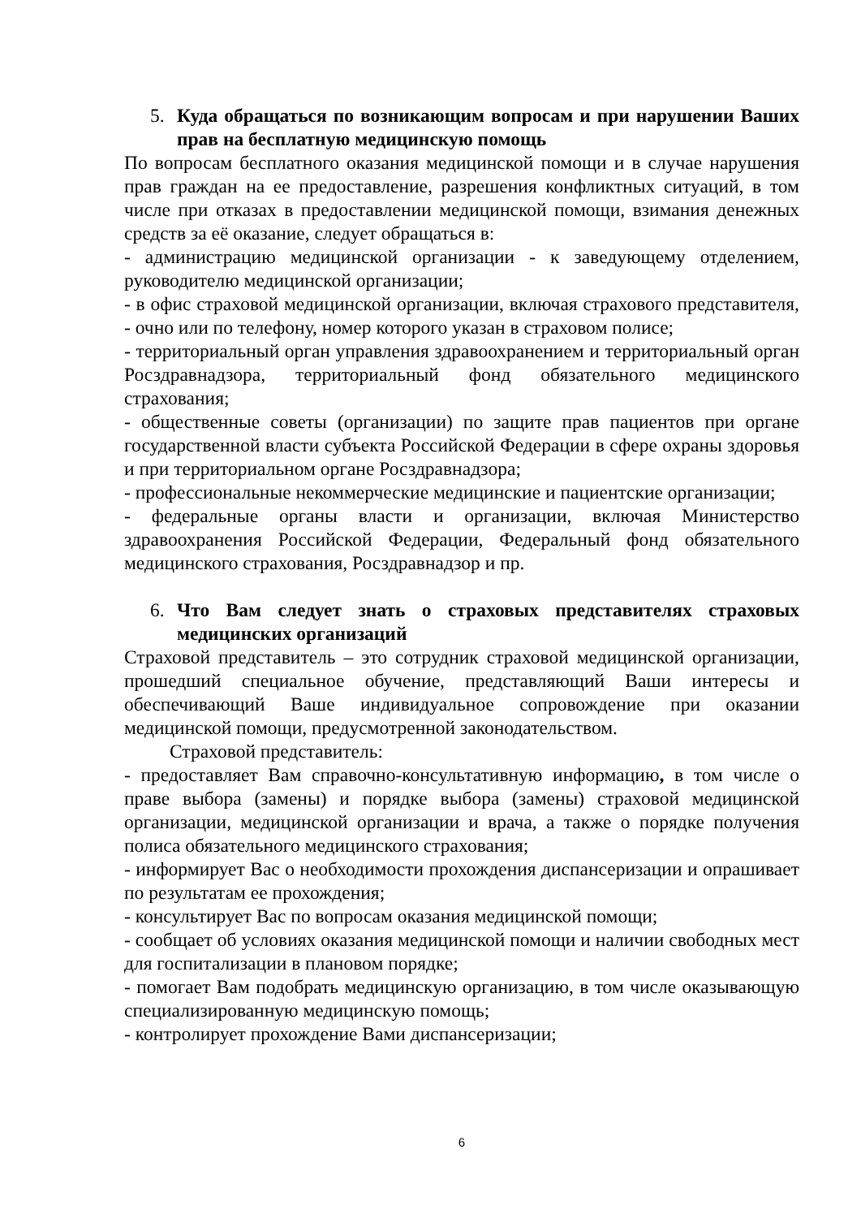5. Куда обращаться по возникающим вопросам и при нарушении Ваших прав на бесплатную медицинскую помощь
По вопросам бесплатного оказания медицинской помощи и в случае нарушения прав граждан на ее предоставление, разрешения конфликтных ситуаций, в том числе при отказах в предоставлении медицинской помощи, взимания денежных средств за её оказание, следует обращаться в:
- администрацию медицинской организации - к заведующему отделением, руководителю медицинской организации;
- в офис страховой медицинской организации, включая страхового представителя, - очно или по телефону, номер которого указан в страховом полисе;
- территориальный орган управления здравоохранением и территориальный орган Росздравнадзора, территориальный фонд обязательного медицинского страхования;
- общественные советы (организации) по защите прав пациентов при органе государственной власти субъекта Российской Федерации в сфере охраны здоровья и при территориальном органе Росздравнадзора;
- профессиональные некоммерческие медицинские и пациентские организации;
- федеральные органы власти и организации, включая Министерство здравоохранения Российской Федерации, Федеральный фонд обязательного медицинского страхования, Росздравнадзор и пр.
6. Что Вам следует знать о страховых представителях страховых медицинских организаций
Страховой представитель – это сотрудник страховой медицинской организации, прошедший специальное обучение, представляющий Ваши интересы и обеспечивающий Ваше индивидуальное сопровождение при оказании медицинской помощи, предусмотренной законодательством.
Страховой представитель:
- предоставляет Вам справочно-консультативную информацию, в том числе о праве выбора (замены) и порядке выбора (замены) страховой медицинской организации, медицинской организации и врача, а также о порядке получения полиса обязательного медицинского страхования;
- информирует Вас о необходимости прохождения диспансеризации и опрашивает по результатам ее прохождения;
- консультирует Вас по вопросам оказания медицинской помощи;
- сообщает об условиях оказания медицинской помощи и наличии свободных мест для госпитализации в плановом порядке;
- помогает Вам подобрать медицинскую организацию, в том числе оказывающую специализированную медицинскую помощь;
- контролирует прохождение Вами диспансеризации;
6